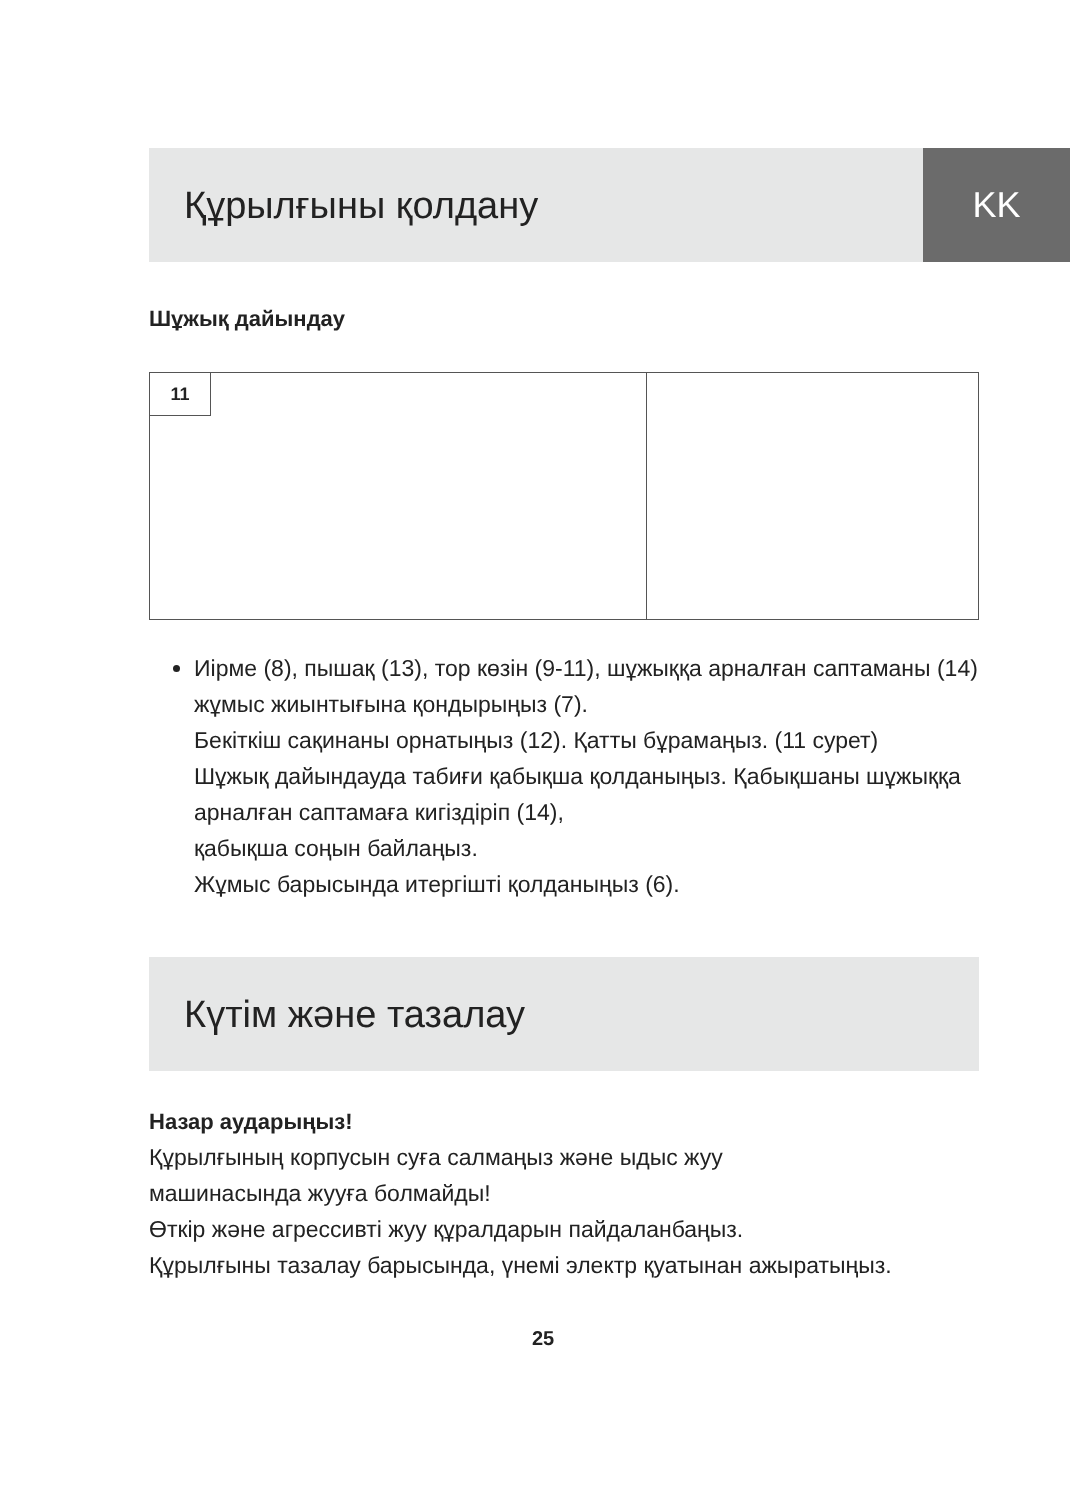KK
Құрылғыны қолдану
Шұжық дайындау
11
Иірме (8), пышақ (13), тор көзін (9-11), шұжыққа арналған саптаманы (14) жұмыс жиынтығына қондырыңыз (7).
Бекіткіш сақинаны орнатыңыз (12). Қатты бұрамаңыз. (11 сурет)
Шұжық дайындауда табиғи қабықша қолданыңыз. Қабықшаны шұжыққа арналған саптамаға кигіздіріп (14),
қабықша соңын байлаңыз.
Жұмыс барысында итергішті қолданыңыз (6).
Күтім және тазалау
Назар аударыңыз!
Құрылғының корпусын суға салмаңыз және ыдыс жуу
машинасында жууға болмайды!
Өткір және агрессивті жуу құралдарын пайдаланбаңыз.
Құрылғыны тазалау барысында, үнемі электр қуатынан ажыратыңыз.
25